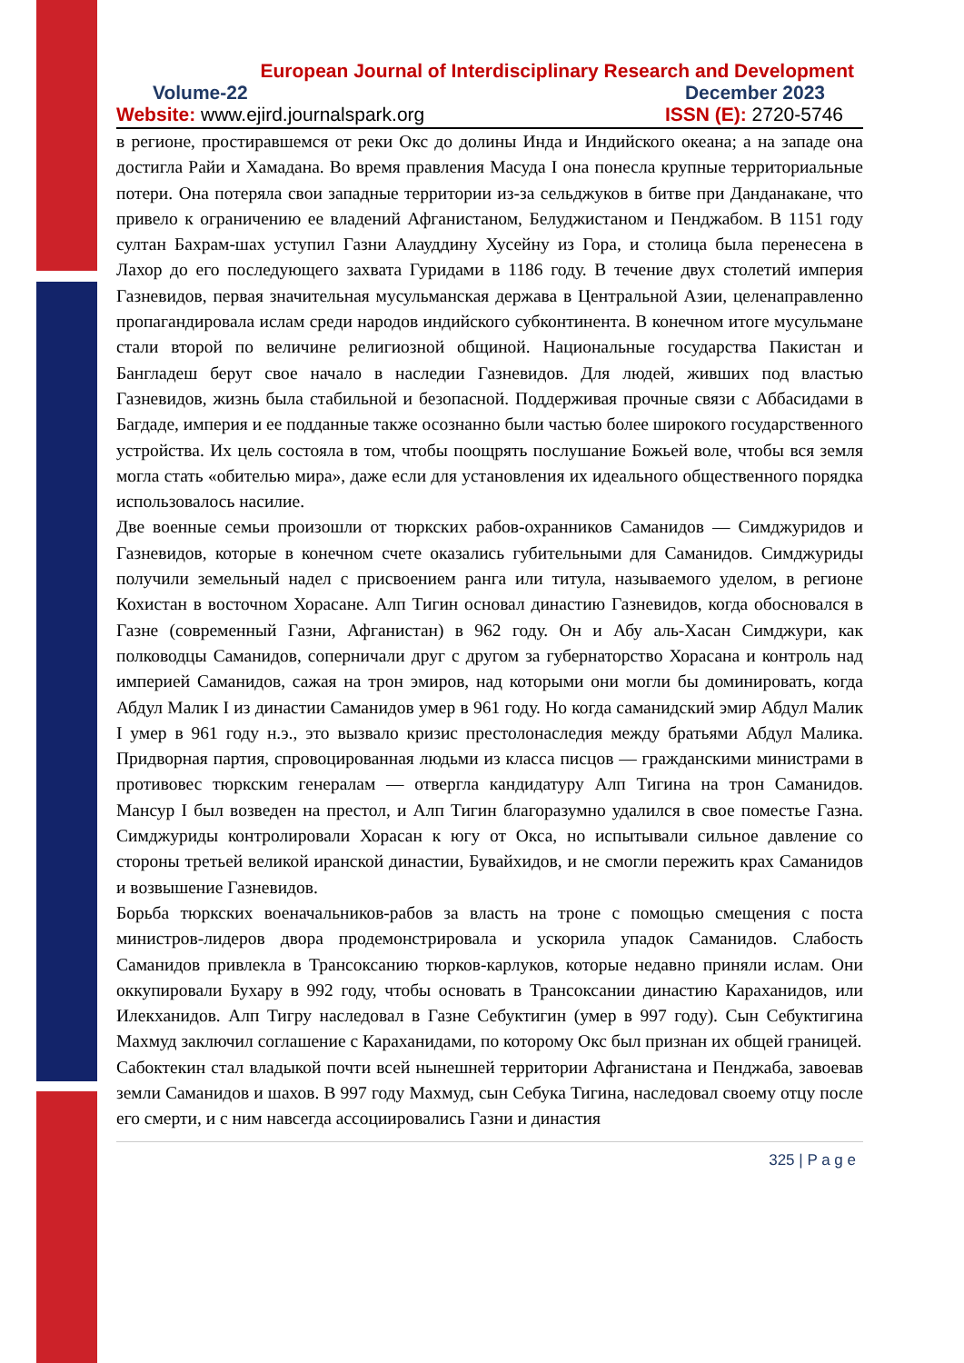European Journal of Interdisciplinary Research and Development
Volume-22 December 2023
Website: www.ejird.journalspark.org ISSN (E): 2720-5746
в регионе, простиравшемся от реки Окс до долины Инда и Индийского океана; а на западе она достигла Райи и Хамадана. Во время правления Масуда I она понесла крупные территориальные потери. Она потеряла свои западные территории из-за сельджуков в битве при Данданакане, что привело к ограничению ее владений Афганистаном, Белуджистаном и Пенджабом. В 1151 году султан Бахрам-шах уступил Газни Алауддину Хусейну из Гора, и столица была перенесена в Лахор до его последующего захвата Гуридами в 1186 году. В течение двух столетий империя Газневидов, первая значительная мусульманская держава в Центральной Азии, целенаправленно пропагандировала ислам среди народов индийского субконтинента. В конечном итоге мусульмане стали второй по величине религиозной общиной. Национальные государства Пакистан и Бангладеш берут свое начало в наследии Газневидов. Для людей, живших под властью Газневидов, жизнь была стабильной и безопасной. Поддерживая прочные связи с Аббасидами в Багдаде, империя и ее подданные также осознанно были частью более широкого государственного устройства. Их цель состояла в том, чтобы поощрять послушание Божьей воле, чтобы вся земля могла стать «обителью мира», даже если для установления их идеального общественного порядка использовалось насилие.
Две военные семьи произошли от тюркских рабов-охранников Саманидов — Симджуридов и Газневидов, которые в конечном счете оказались губительными для Саманидов. Симджуриды получили земельный надел с присвоением ранга или титула, называемого уделом, в регионе Кохистан в восточном Хорасане. Алп Тигин основал династию Газневидов, когда обосновался в Газне (современный Газни, Афганистан) в 962 году. Он и Абу аль-Хасан Симджури, как полководцы Саманидов, соперничали друг с другом за губернаторство Хорасана и контроль над империей Саманидов, сажая на трон эмиров, над которыми они могли бы доминировать, когда Абдул Малик I из династии Саманидов умер в 961 году. Но когда саманидский эмир Абдул Малик I умер в 961 году н.э., это вызвало кризис престолонаследия между братьями Абдул Малика. Придворная партия, спровоцированная людьми из класса писцов — гражданскими министрами в противовес тюркским генералам — отвергла кандидатуру Алп Тигина на трон Саманидов. Мансур I был возведен на престол, и Алп Тигин благоразумно удалился в свое поместье Газна. Симджуриды контролировали Хорасан к югу от Окса, но испытывали сильное давление со стороны третьей великой иранской династии, Бувайхидов, и не смогли пережить крах Саманидов и возвышение Газневидов.
Борьба тюркских военачальников-рабов за власть на троне с помощью смещения с поста министров-лидеров двора продемонстрировала и ускорила упадок Саманидов. Слабость Саманидов привлекла в Трансоксанию тюрков-карлуков, которые недавно приняли ислам. Они оккупировали Бухару в 992 году, чтобы основать в Трансоксании династию Караханидов, или Илекханидов. Алп Тигру наследовал в Газне Себуктигин (умер в 997 году). Сын Себуктигина Махмуд заключил соглашение с Караханидами, по которому Окс был признан их общей границей.
Сабоктекин стал владыкой почти всей нынешней территории Афганистана и Пенджаба, завоевав земли Саманидов и шахов. В 997 году Махмуд, сын Себука Тигина, наследовал своему отцу после его смерти, и с ним навсегда ассоциировались Газни и династия
325 | P a g e